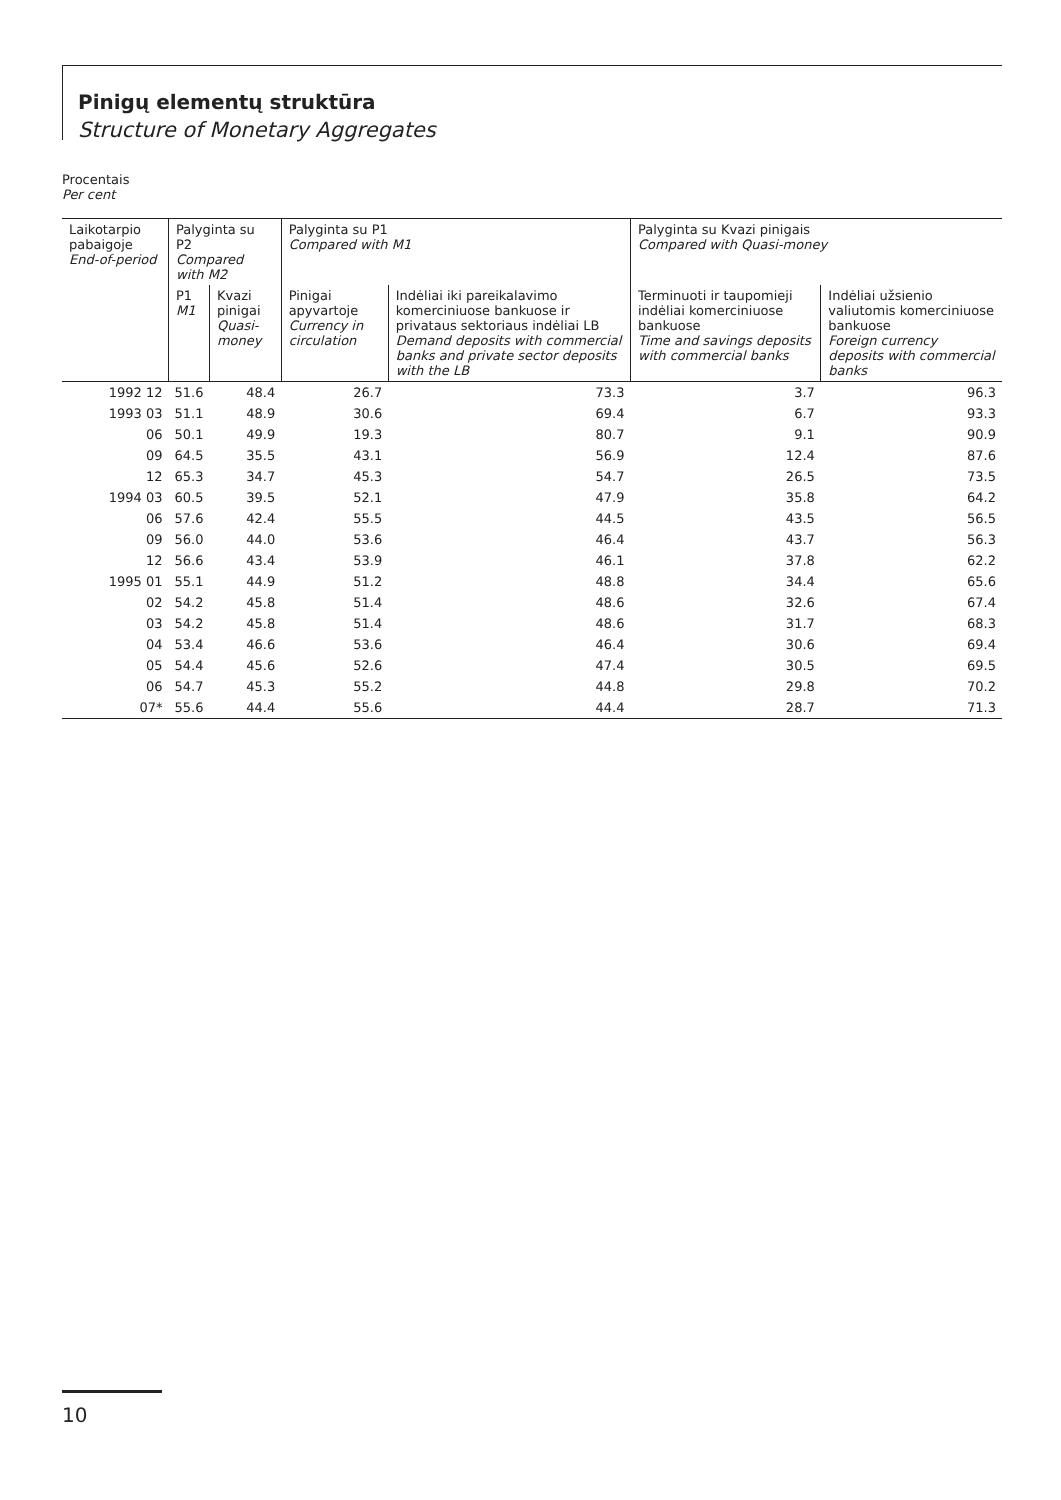Pinigų elementų struktūra
Structure of Monetary Aggregates
Procentais
Per cent
| Laikotarpio pabaigoje End-of-period | Palyginta su P2 Compared with M2 | | Palyginta su P1 Compared with M1 | | Palyginta su Kvazi pinigais Compared with Quasi-money | |
| --- | --- | --- | --- | --- | --- | --- |
| | P1 M1 | Kvazi pinigai Quasi-money | Pinigai apyvartoje Currency in circulation | Indėliai iki pareikalavimo komerciniuose bankuose ir privataus sektoriaus indėliai LB Demand deposits with commercial banks and private sector deposits with the LB | Terminuoti ir taupomieji indėliai komerciniuose bankuose Time and savings deposits with commercial banks | Indėliai užsienio valiutomis komerciniuose bankuose Foreign currency deposits with commercial banks |
| 1992 12 | 51.6 | 48.4 | 26.7 | 73.3 | 3.7 | 96.3 |
| 1993 03 | 51.1 | 48.9 | 30.6 | 69.4 | 6.7 | 93.3 |
| 06 | 50.1 | 49.9 | 19.3 | 80.7 | 9.1 | 90.9 |
| 09 | 64.5 | 35.5 | 43.1 | 56.9 | 12.4 | 87.6 |
| 12 | 65.3 | 34.7 | 45.3 | 54.7 | 26.5 | 73.5 |
| 1994 03 | 60.5 | 39.5 | 52.1 | 47.9 | 35.8 | 64.2 |
| 06 | 57.6 | 42.4 | 55.5 | 44.5 | 43.5 | 56.5 |
| 09 | 56.0 | 44.0 | 53.6 | 46.4 | 43.7 | 56.3 |
| 12 | 56.6 | 43.4 | 53.9 | 46.1 | 37.8 | 62.2 |
| 1995 01 | 55.1 | 44.9 | 51.2 | 48.8 | 34.4 | 65.6 |
| 02 | 54.2 | 45.8 | 51.4 | 48.6 | 32.6 | 67.4 |
| 03 | 54.2 | 45.8 | 51.4 | 48.6 | 31.7 | 68.3 |
| 04 | 53.4 | 46.6 | 53.6 | 46.4 | 30.6 | 69.4 |
| 05 | 54.4 | 45.6 | 52.6 | 47.4 | 30.5 | 69.5 |
| 06 | 54.7 | 45.3 | 55.2 | 44.8 | 29.8 | 70.2 |
| 07* | 55.6 | 44.4 | 55.6 | 44.4 | 28.7 | 71.3 |
10